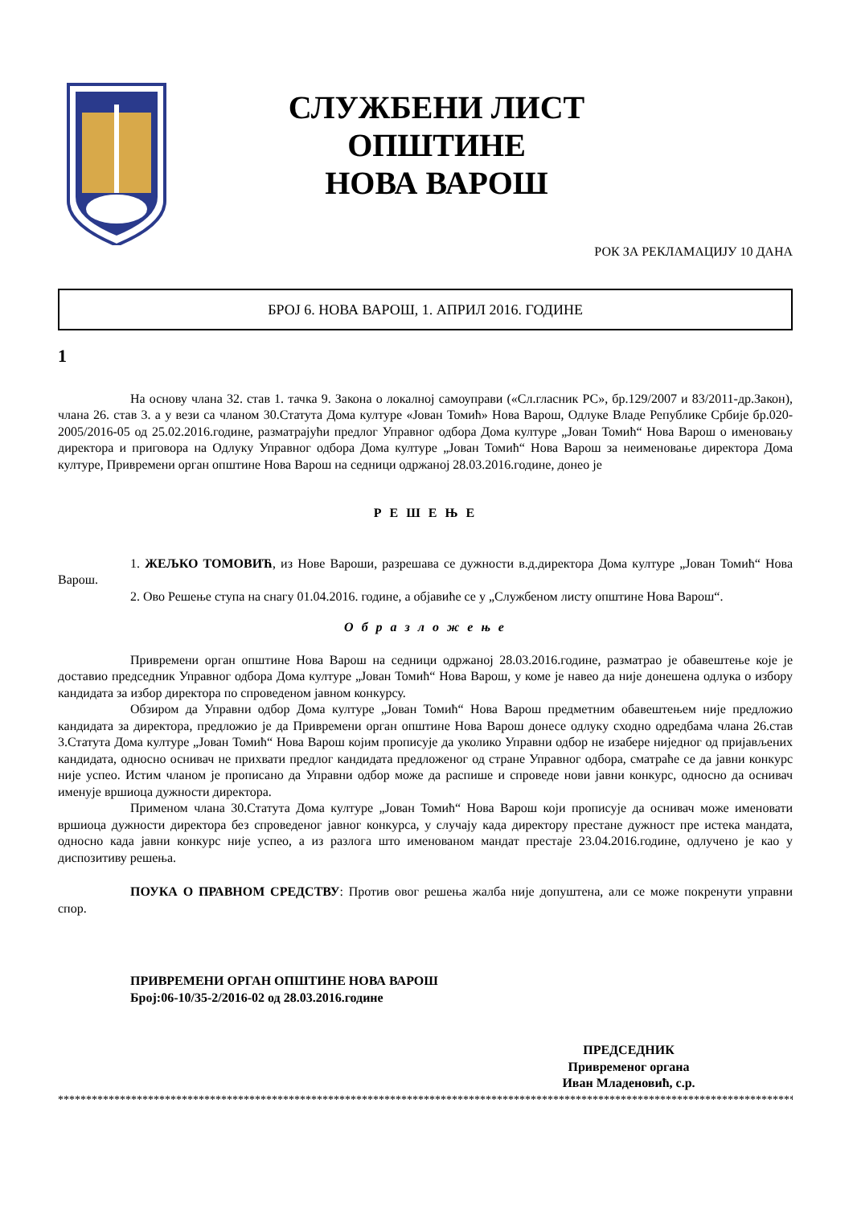СЛУЖБЕНИ ЛИСТ
ОПШТИНЕ
НОВА ВАРОШ
РОК ЗА РЕКЛАМАЦИЈУ 10 ДАНА
БРОЈ 6. НОВА ВАРОШ, 1. АПРИЛ 2016. ГОДИНЕ
1
На основу члана 32. став 1. тачка 9. Закона о локалној самоуправи («Сл.гласник РС», бр.129/2007 и 83/2011-др.Закон), члана 26. став 3. а у вези са чланом 30.Статута Дома културе «Јован Томић» Нова Варош, Одлуке Владе Републике Србије бр.020-2005/2016-05 од 25.02.2016.године, разматрајући предлог Управног одбора Дома културе „Јован Томић“ Нова Варош о именовању директора и приговора на Одлуку Управног одбора Дома културе „Јован Томић“ Нова Варош за неименовање директора Дома културе, Привремени орган општине Нова Варош на седници одржаној 28.03.2016.године, донео је
Р Е Ш Е Њ Е
1. ЖЕЉКО ТОМОВИЋ, из Нове Вароши, разрешава се дужности в.д.директора Дома културе „Јован Томић“ Нова Варош.
2. Ово Решење ступа на снагу 01.04.2016. године, а објавиће се у „Службеном листу општине Нова Варош“.
О б р а з л о ж е њ е
Привремени орган општине Нова Варош на седници одржаној 28.03.2016.године, разматрао је обавештење које је доставио председник Управног одбора Дома културе „Јован Томић“ Нова Варош, у коме је навео да није донешена одлука о избору кандидата за избор директора по спроведеном јавном конкурсу.
Обзиром да Управни одбор Дома културе „Јован Томић“ Нова Варош предметним обавештењем није предложио кандидата за директора, предложио је да Привремени орган општине Нова Варош донесе одлуку сходно одредбама члана 26.став 3.Статута Дома културе „Јован Томић“ Нова Варош којим прописује да уколико Управни одбор не изабере ниједног од пријављених кандидата, односно оснивач не прихвати предлог кандидата предложеног од стране Управног одбора, сматраће се да јавни конкурс није успео. Истим чланом је прописано да Управни одбор може да распише и спроведе нови јавни конкурс, односно да оснивач именује вршиоца дужности директора.
Применом члана 30.Статута Дома културе „Јован Томић“ Нова Варош који прописује да оснивач може именовати вршиоца дужности директора без спроведеног јавног конкурса, у случају када директору престане дужност пре истека мандата, односно када јавни конкурс није успео, а из разлога што именованом мандат престаје 23.04.2016.године, одлучено је као у диспозитиву решења.
ПОУКА О ПРАВНОМ СРЕДСТВУ: Против овог решења жалба није допуштена, али се може покренути управни спор.
ПРИВРЕМЕНИ ОРГАН ОПШТИНЕ НОВА ВАРОШ
Број:06-10/35-2/2016-02 од 28.03.2016.године
ПРЕДСЕДНИК
Привременог органа
Иван Младеновић, с.р.
****************************************************************************************************************************************